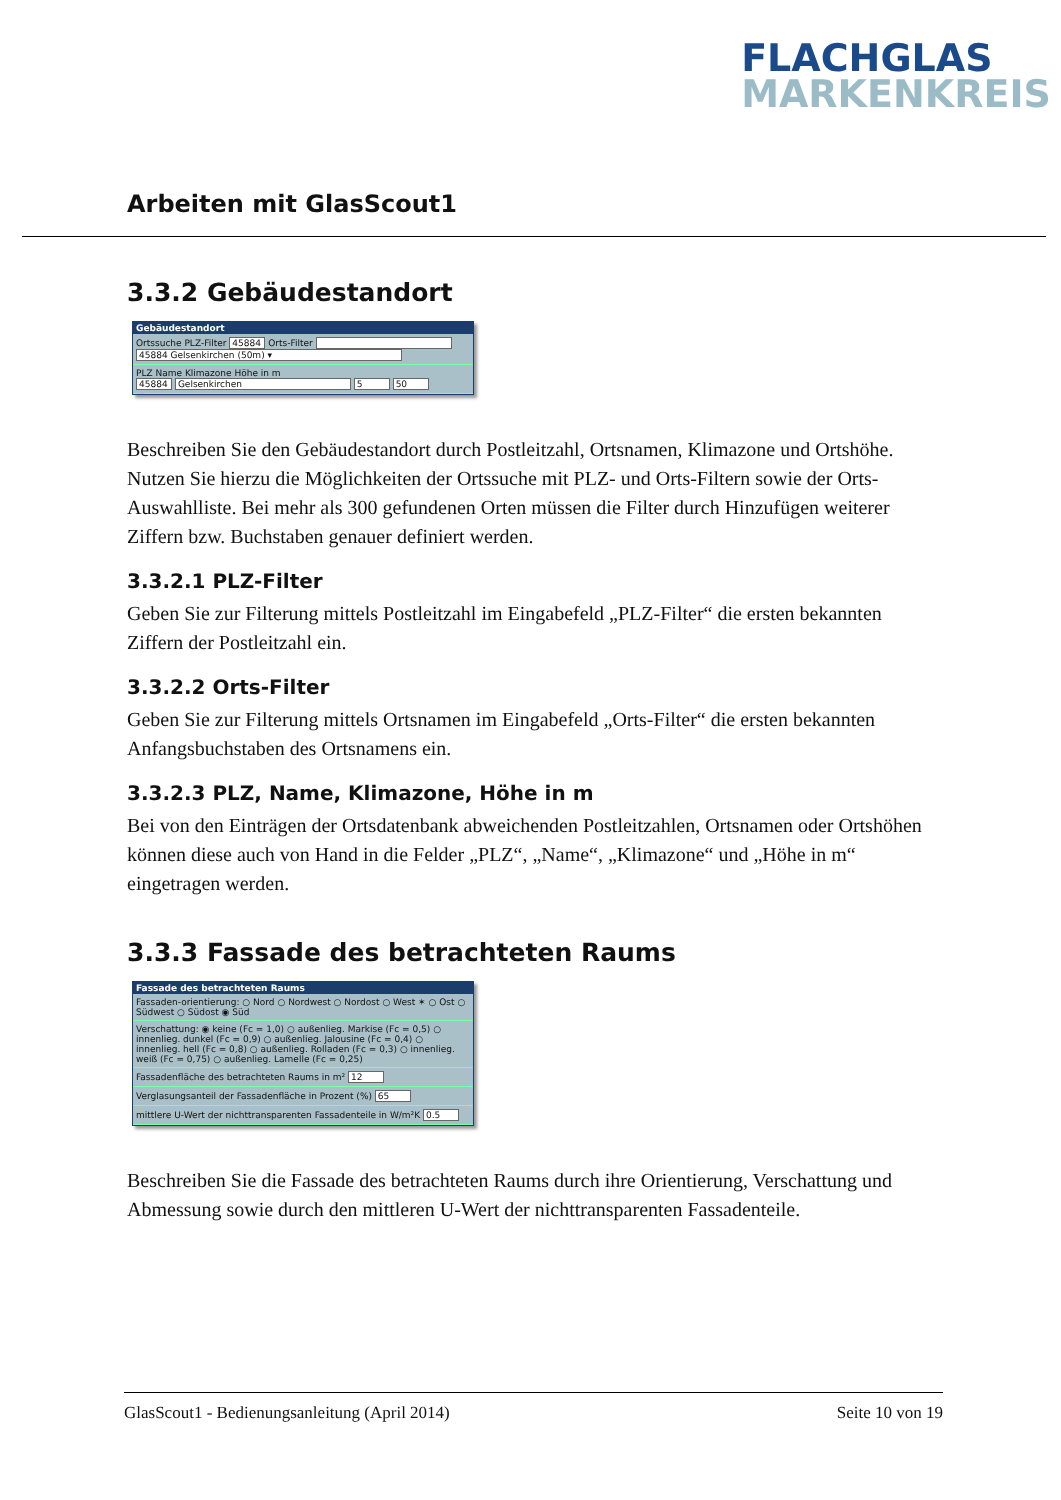FLACHGLAS
MARKENKREIS
Arbeiten mit GlasScout1
3.3.2 Gebäudestandort
Gebäudestandort
Ortssuche PLZ-Filter 45884 Orts-Filter
45884 Gelsenkirchen (50m) ▾
PLZ Name Klimazone Höhe in m
45884 Gelsenkirchen 5 50
Beschreiben Sie den Gebäudestandort durch Postleitzahl, Ortsnamen, Klimazone und Orts­höhe. Nutzen Sie hierzu die Möglichkeiten der Ortssuche mit PLZ- und Orts-Filtern sowie der Orts-Auswahlliste. Bei mehr als 300 gefundenen Orten müssen die Filter durch Hinzufügen weiterer Ziffern bzw. Buchstaben genauer definiert werden.
3.3.2.1 PLZ-Filter
Geben Sie zur Filterung mittels Postleitzahl im Eingabefeld „PLZ-Filter“ die ersten bekannten Ziffern der Postleitzahl ein.
3.3.2.2 Orts-Filter
Geben Sie zur Filterung mittels Ortsnamen im Eingabefeld „Orts-Filter“ die ersten bekannten Anfangsbuchstaben des Ortsnamens ein.
3.3.2.3 PLZ, Name, Klimazone, Höhe in m
Bei von den Einträgen der Ortsdatenbank abweichenden Postleitzahlen, Ortsnamen oder Orts­höhen können diese auch von Hand in die Felder „PLZ“, „Name“, „Klimazone“ und „Höhe in m“ eingetragen werden.
3.3.3 Fassade des betrachteten Raums
Fassade des betrachteten Raums
Fassaden-orientierung: ○ Nord ○ Nordwest ○ Nordost ○ West ✶ ○ Ost ○ Südwest ○ Südost ◉ Süd
Verschattung: ◉ keine (Fc = 1,0) ○ außenlieg. Markise (Fc = 0,5) ○ innenlieg. dunkel (Fc = 0,9) ○ außenlieg. Jalousine (Fc = 0,4) ○ innenlieg. hell (Fc = 0,8) ○ außenlieg. Rolladen (Fc = 0,3) ○ innenlieg. weiß (Fc = 0,75) ○ außenlieg. Lamelle (Fc = 0,25)
Fassadenfläche des betrachteten Raums in m² 12
Verglasungsanteil der Fassadenfläche in Prozent (%) 65
mittlere U-Wert der nichttransparenten Fassadenteile in W/m²K 0.5
Beschreiben Sie die Fassade des betrachteten Raums durch ihre Orientierung, Verschattung und Abmessung sowie durch den mittleren U-Wert der nichttransparenten Fassadenteile.
GlasScout1 - Bedienungsanleitung (April 2014) Seite 10 von 19